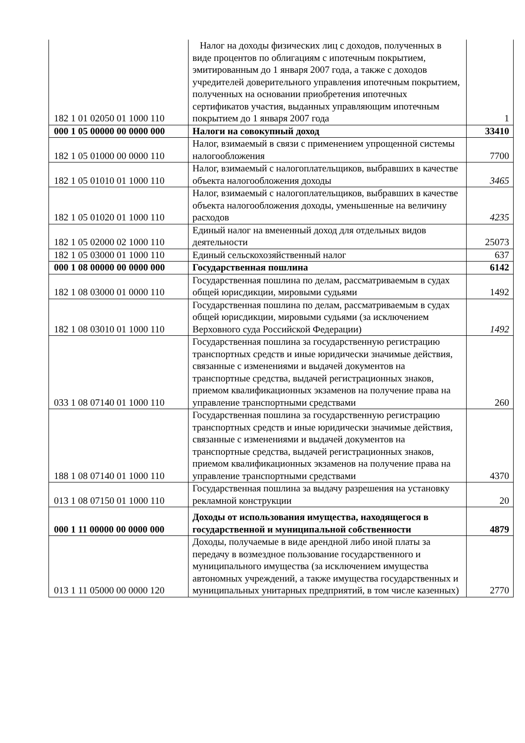| 182 1 01 02050 01 1000 110 | Налог на доходы физических лиц с доходов, полученных в виде процентов по облигациям с ипотечным покрытием, эмитированным до 1 января 2007 года, а также с доходов учредителей доверительного управления ипотечным покрытием, полученных на основании приобретения ипотечных сертификатов участия, выданных управляющим ипотечным покрытием до 1 января 2007 года | 1 |
| 000 1 05 00000 00 0000 000 | Налоги на совокупный доход | 33410 |
| 182 1 05 01000 00 0000 110 | Налог, взимаемый в связи с применением упрощенной системы налогообложения | 7700 |
| 182 1 05 01010 01 1000 110 | Налог, взимаемый с налогоплательщиков, выбравших в качестве объекта налогообложения доходы | 3465 |
| 182 1 05 01020 01 1000 110 | Налог, взимаемый с налогоплательщиков, выбравших в качестве объекта налогообложения доходы, уменьшенные на величину расходов | 4235 |
| 182 1 05 02000 02 1000 110 | Единый налог на вмененный доход для отдельных видов деятельности | 25073 |
| 182 1 05 03000 01 1000 110 | Единый сельскохозяйственный налог | 637 |
| 000 1 08 00000 00 0000 000 | Государственная пошлина | 6142 |
| 182 1 08 03000 01 0000 110 | Государственная пошлина по делам, рассматриваемым в судах общей юрисдикции, мировыми судьями | 1492 |
| 182 1 08 03010 01 1000 110 | Государственная пошлина по делам, рассматриваемым в судах общей юрисдикции, мировыми судьями (за исключением Верховного суда Российской Федерации) | 1492 |
| 033 1 08 07140 01 1000 110 | Государственная пошлина за государственную регистрацию транспортных средств и иные юридически значимые действия, связанные с изменениями и выдачей документов на транспортные средства, выдачей регистрационных знаков, приемом квалификационных экзаменов на получение права на управление транспортными средствами | 260 |
| 188 1 08 07140 01 1000 110 | Государственная пошлина за государственную регистрацию транспортных средств и иные юридически значимые действия, связанные с изменениями и выдачей документов на транспортные средства, выдачей регистрационных знаков, приемом квалификационных экзаменов на получение права на управление транспортными средствами | 4370 |
| 013 1 08 07150 01 1000 110 | Государственная пошлина за выдачу разрешения на установку рекламной конструкции | 20 |
| 000 1 11 00000 00 0000 000 | Доходы от использования имущества, находящегося в государственной и муниципальной собственности | 4879 |
| 013 1 11 05000 00 0000 120 | Доходы, получаемые в виде арендной либо иной платы за передачу в возмездное пользование государственного и муниципального имущества (за исключением имущества автономных учреждений, а также имущества государственных и муниципальных унитарных предприятий, в том числе казенных) | 2770 |